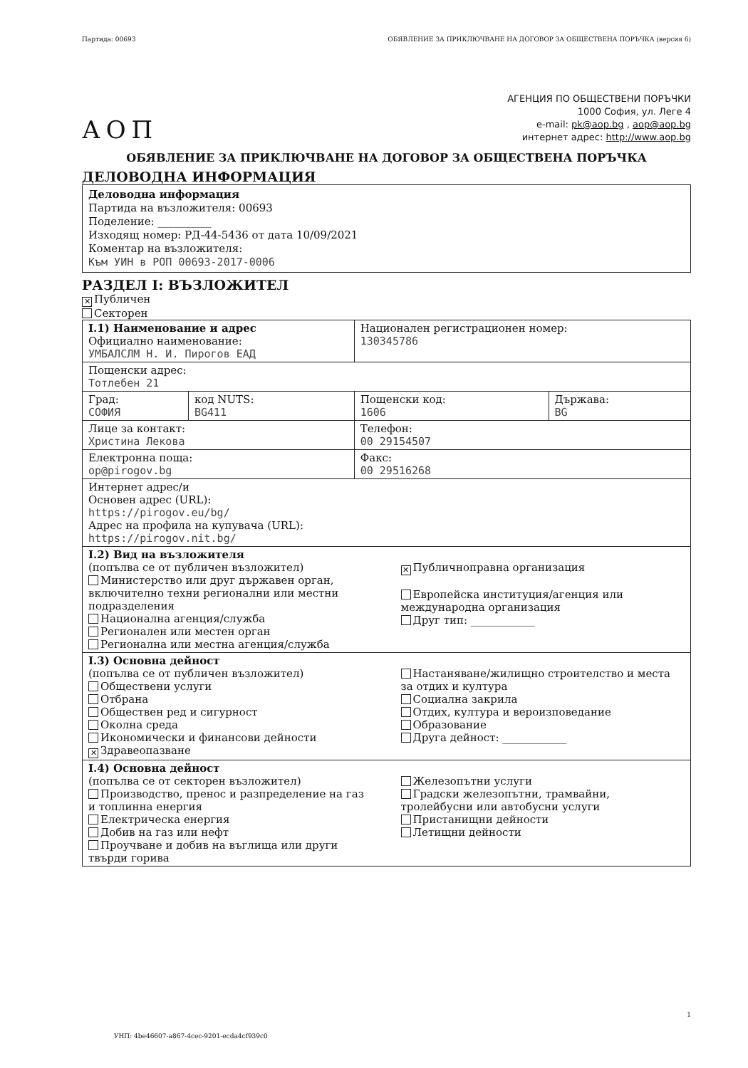Партида: 00693 ОБЯВЛЕНИЕ ЗА ПРИКЛЮЧВАНЕ НА ДОГОВОР ЗА ОБЩЕСТВЕНА ПОРЪЧКА (версия 6)
АГЕНЦИЯ ПО ОБЩЕСТВЕНИ ПОРЪЧКИ
1000 София, ул. Леге 4
e-mail: pk@aop.bg , aop@aop.bg
интернет адрес: http://www.aop.bg
АОП
ОБЯВЛЕНИЕ ЗА ПРИКЛЮЧВАНЕ НА ДОГОВОР ЗА ОБЩЕСТВЕНА ПОРЪЧКА
ДЕЛОВОДНА ИНФОРМАЦИЯ
Деловодна информация
Партида на възложителя: 00693
Поделение: __________
Изходящ номер: РД-44-5436 от дата 10/09/2021
Коментар на възложителя:
Към УИН в РОП 00693-2017-0006
РАЗДЕЛ I: ВЪЗЛОЖИТЕЛ
✕ Публичен
Секторен
| I.1) Наименование и адрес Официално наименование: УМБАЛСЛМ Н. И. Пирогов ЕАД | | Национален регистрационен номер: 130345786 | |
| Пощенски адрес: Тотлебен 21 | | | |
| Град: СОФИЯ | код NUTS: BG411 | Пощенски код: 1606 | Държава: BG |
| Лице за контакт: Христина Лекова | | Телефон: 00 29154507 | |
| Електронна поща: op@pirogov.bg | | Факс: 00 29516268 | |
| Интернет адрес/и Основен адрес (URL): https://pirogov.eu/bg/ Адрес на профила на купувача (URL): https://pirogov.nit.bg/ | | | |
| I.2) Вид на възложителя (попълва се от публичен възложител) Министерство или друг държавен орган, включително техни регионални или местни подразделения Национална агенция/служба Регионален или местен орган Регионална или местна агенция/служба ✕ Публичноправна организация Европейска институция/агенция или международна организация Друг тип: ____________ | | | |
| I.3) Основна дейност (попълва се от публичен възложител) Обществени услуги Отбрана Обществен ред и сигурност Околна среда Икономически и финансови дейности ✕ Здравеопазване Настаняване/жилищно строителство и места за отдих и култура Социална закрила Отдих, култура и вероизповедание Образование Друга дейност: ____________ | | | |
| I.4) Основна дейност (попълва се от секторен възложител) Производство, пренос и разпределение на газ и топлинна енергия Електрическа енергия Добив на газ или нефт Проучване и добив на въглища или други твърди горива Железопътни услуги Градски железопътни, трамвайни, тролейбусни или автобусни услуги Пристанищни дейности Летищни дейности | | | |
1
УНП: 4be46607-a867-4cec-9201-ecda4cf939c0